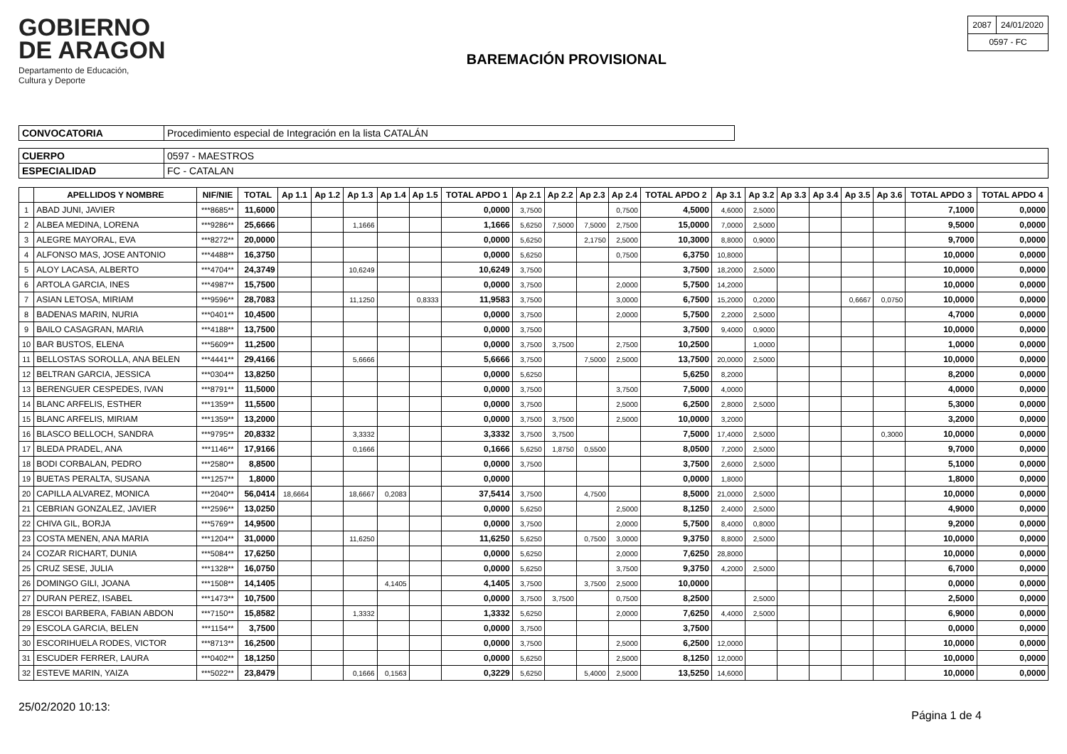GOBIERNO
DE ARAGON
Departamento de Educación,
Cultura y Deporte
BAREMACIÓN PROVISIONAL
| 2087 | 24/01/2020 |
| 0597 - FC | |
| CONVOCATORIA | Procedimiento especial de Integración en la lista CATALÁN |
| CUERPO | 0597 - MAESTROS |
| ESPECIALIDAD | FC - CATALAN |
| | APELLIDOS Y NOMBRE | NIF/NIE | TOTAL | Ap 1.1 | Ap 1.2 | Ap 1.3 | Ap 1.4 | Ap 1.5 | TOTAL APDO 1 | Ap 2.1 | Ap 2.2 | Ap 2.3 | Ap 2.4 | TOTAL APDO 2 | Ap 3.1 | Ap 3.2 | Ap 3.3 | Ap 3.4 | Ap 3.5 | Ap 3.6 | TOTAL APDO 3 | TOTAL APDO 4 |
| --- | --- | --- | --- | --- | --- | --- | --- | --- | --- | --- | --- | --- | --- | --- | --- | --- | --- | --- | --- | --- | --- | --- |
| 1 | ABAD JUNI, JAVIER | ***8685** | 11,6000 | | | | | | 0,0000 | 3,7500 | | | 0,7500 | 4,5000 | 4,6000 | 2,5000 | | | | | 7,1000 | 0,0000 |
| 2 | ALBEA MEDINA, LORENA | ***9286** | 25,6666 | | | 1,1666 | | | 1,1666 | 5,6250 | 7,5000 | 7,5000 | 2,7500 | 15,0000 | 7,0000 | 2,5000 | | | | | 9,5000 | 0,0000 |
| 3 | ALEGRE MAYORAL, EVA | ***8272** | 20,0000 | | | | | | 0,0000 | 5,6250 | | 2,1750 | 2,5000 | 10,3000 | 8,8000 | 0,9000 | | | | | 9,7000 | 0,0000 |
| 4 | ALFONSO MAS, JOSE ANTONIO | ***4488** | 16,3750 | | | | | | 0,0000 | 5,6250 | | | 0,7500 | 6,3750 | 10,8000 | | | | | | 10,0000 | 0,0000 |
| 5 | ALOY LACASA, ALBERTO | ***4704** | 24,3749 | | | 10,6249 | | | 10,6249 | 3,7500 | | | | 3,7500 | 18,2000 | 2,5000 | | | | | 10,0000 | 0,0000 |
| 6 | ARTOLA GARCIA, INES | ***4987** | 15,7500 | | | | | | 0,0000 | 3,7500 | | | 2,0000 | 5,7500 | 14,2000 | | | | | | 10,0000 | 0,0000 |
| 7 | ASIAN LETOSA, MIRIAM | ***9596** | 28,7083 | | | 11,1250 | | 0,8333 | 11,9583 | 3,7500 | | | 3,0000 | 6,7500 | 15,2000 | 0,2000 | | | 0,6667 | 0,0750 | 10,0000 | 0,0000 |
| 8 | BADENAS MARIN, NURIA | ***0401** | 10,4500 | | | | | | 0,0000 | 3,7500 | | | 2,0000 | 5,7500 | 2,2000 | 2,5000 | | | | | 4,7000 | 0,0000 |
| 9 | BAILO CASAGRAN, MARIA | ***4188** | 13,7500 | | | | | | 0,0000 | 3,7500 | | | | 3,7500 | 9,4000 | 0,9000 | | | | | 10,0000 | 0,0000 |
| 10 | BAR BUSTOS, ELENA | ***5609** | 11,2500 | | | | | | 0,0000 | 3,7500 | 3,7500 | | 2,7500 | 10,2500 | | 1,0000 | | | | | 1,0000 | 0,0000 |
| 11 | BELLOSTAS SOROLLA, ANA BELEN | ***4441** | 29,4166 | | | 5,6666 | | | 5,6666 | 3,7500 | | 7,5000 | 2,5000 | 13,7500 | 20,0000 | 2,5000 | | | | | 10,0000 | 0,0000 |
| 12 | BELTRAN GARCIA, JESSICA | ***0304** | 13,8250 | | | | | | 0,0000 | 5,6250 | | | | 5,6250 | 8,2000 | | | | | | 8,2000 | 0,0000 |
| 13 | BERENGUER CESPEDES, IVAN | ***8791** | 11,5000 | | | | | | 0,0000 | 3,7500 | | | 3,7500 | 7,5000 | 4,0000 | | | | | | 4,0000 | 0,0000 |
| 14 | BLANC ARFELIS, ESTHER | ***1359** | 11,5500 | | | | | | 0,0000 | 3,7500 | | | 2,5000 | 6,2500 | 2,8000 | 2,5000 | | | | | 5,3000 | 0,0000 |
| 15 | BLANC ARFELIS, MIRIAM | ***1359** | 13,2000 | | | | | | 0,0000 | 3,7500 | 3,7500 | | 2,5000 | 10,0000 | 3,2000 | | | | | | 3,2000 | 0,0000 |
| 16 | BLASCO BELLOCH, SANDRA | ***9795** | 20,8332 | | | 3,3332 | | | 3,3332 | 3,7500 | 3,7500 | | | 7,5000 | 17,4000 | 2,5000 | | | | 0,3000 | 10,0000 | 0,0000 |
| 17 | BLEDA PRADEL, ANA | ***1146** | 17,9166 | | | 0,1666 | | | 0,1666 | 5,6250 | 1,8750 | 0,5500 | | 8,0500 | 7,2000 | 2,5000 | | | | | 9,7000 | 0,0000 |
| 18 | BODI CORBALAN, PEDRO | ***2580** | 8,8500 | | | | | | 0,0000 | 3,7500 | | | | 3,7500 | 2,6000 | 2,5000 | | | | | 5,1000 | 0,0000 |
| 19 | BUETAS PERALTA, SUSANA | ***1257** | 1,8000 | | | | | | 0,0000 | | | | | 0,0000 | 1,8000 | | | | | | 1,8000 | 0,0000 |
| 20 | CAPILLA ALVAREZ, MONICA | ***2040** | 56,0414 | 18,6664 | | 18,6667 | 0,2083 | | 37,5414 | 3,7500 | | 4,7500 | | 8,5000 | 21,0000 | 2,5000 | | | | | 10,0000 | 0,0000 |
| 21 | CEBRIAN GONZALEZ, JAVIER | ***2596** | 13,0250 | | | | | | 0,0000 | 5,6250 | | | 2,5000 | 8,1250 | 2,4000 | 2,5000 | | | | | 4,9000 | 0,0000 |
| 22 | CHIVA GIL, BORJA | ***5769** | 14,9500 | | | | | | 0,0000 | 3,7500 | | | 2,0000 | 5,7500 | 8,4000 | 0,8000 | | | | | 9,2000 | 0,0000 |
| 23 | COSTA MENEN, ANA MARIA | ***1204** | 31,0000 | | | 11,6250 | | | 11,6250 | 5,6250 | | 0,7500 | 3,0000 | 9,3750 | 8,8000 | 2,5000 | | | | | 10,0000 | 0,0000 |
| 24 | COZAR RICHART, DUNIA | ***5084** | 17,6250 | | | | | | 0,0000 | 5,6250 | | | 2,0000 | 7,6250 | 28,8000 | | | | | | 10,0000 | 0,0000 |
| 25 | CRUZ SESE, JULIA | ***1328** | 16,0750 | | | | | | 0,0000 | 5,6250 | | | 3,7500 | 9,3750 | 4,2000 | 2,5000 | | | | | 6,7000 | 0,0000 |
| 26 | DOMINGO GILI, JOANA | ***1508** | 14,1405 | | | | 4,1405 | | 4,1405 | 3,7500 | | 3,7500 | 2,5000 | 10,0000 | | | | | | | 0,0000 | 0,0000 |
| 27 | DURAN PEREZ, ISABEL | ***1473** | 10,7500 | | | | | | 0,0000 | 3,7500 | 3,7500 | | 0,7500 | 8,2500 | | 2,5000 | | | | | 2,5000 | 0,0000 |
| 28 | ESCOI BARBERA, FABIAN ABDON | ***7150** | 15,8582 | | | 1,3332 | | | 1,3332 | 5,6250 | | | 2,0000 | 7,6250 | 4,4000 | 2,5000 | | | | | 6,9000 | 0,0000 |
| 29 | ESCOLA GARCIA, BELEN | ***1154** | 3,7500 | | | | | | 0,0000 | 3,7500 | | | | 3,7500 | | | | | | | 0,0000 | 0,0000 |
| 30 | ESCORIHUELA RODES, VICTOR | ***8713** | 16,2500 | | | | | | 0,0000 | 3,7500 | | | 2,5000 | 6,2500 | 12,0000 | | | | | | 10,0000 | 0,0000 |
| 31 | ESCUDER FERRER, LAURA | ***0402** | 18,1250 | | | | | | 0,0000 | 5,6250 | | | 2,5000 | 8,1250 | 12,0000 | | | | | | 10,0000 | 0,0000 |
| 32 | ESTEVE MARIN, YAIZA | ***5022** | 23,8479 | | | 0,1666 | 0,1563 | | 0,3229 | 5,6250 | | 5,4000 | 2,5000 | 13,5250 | 14,6000 | | | | | | 10,0000 | 0,0000 |
25/02/2020 10:13: Página 1 de 4